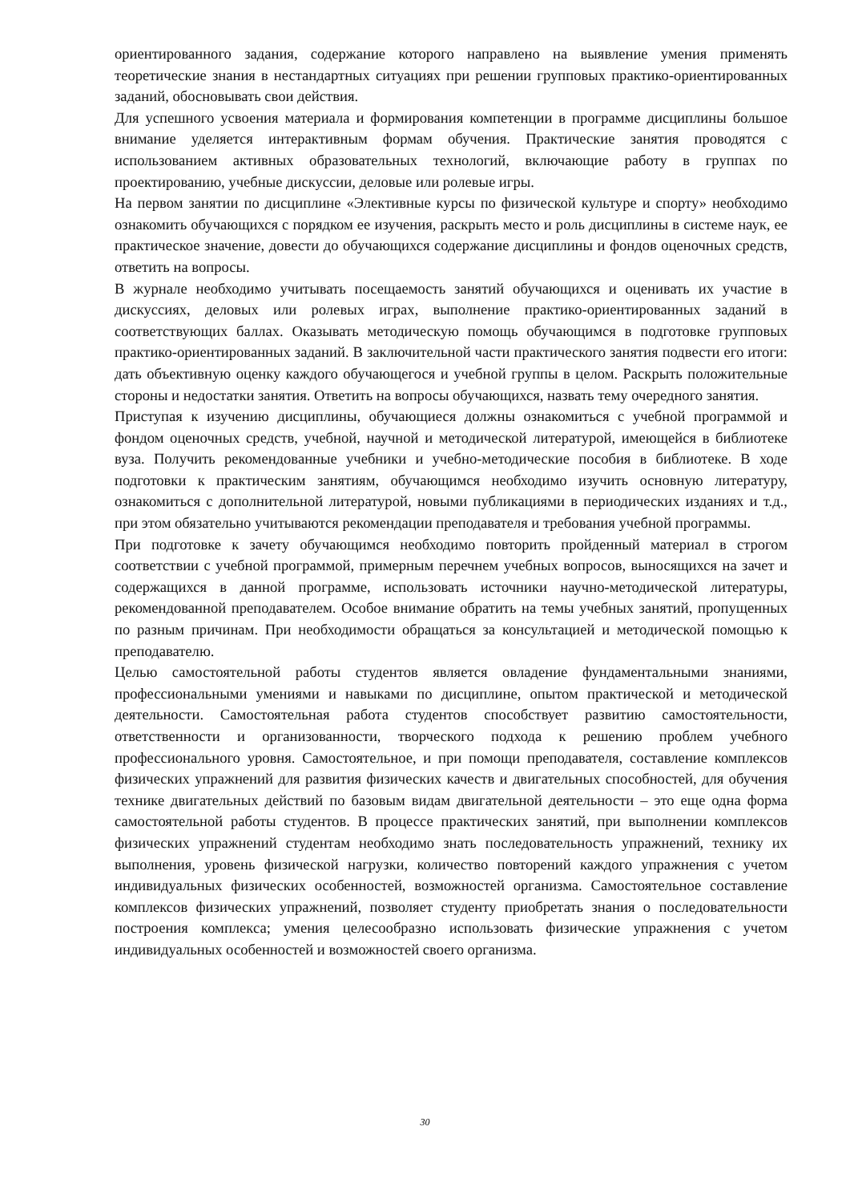ориентированного задания, содержание которого направлено на выявление умения применять теоретические знания в нестандартных ситуациях при решении групповых практико-ориентированных заданий, обосновывать свои действия.
Для успешного усвоения материала и формирования компетенции в программе дисциплины большое внимание уделяется интерактивным формам обучения. Практические занятия проводятся с использованием активных образовательных технологий, включающие работу в группах по проектированию, учебные дискуссии, деловые или ролевые игры.
На первом занятии по дисциплине «Элективные курсы по физической культуре и спорту» необходимо ознакомить обучающихся с порядком ее изучения, раскрыть место и роль дисциплины в системе наук, ее практическое значение, довести до обучающихся содержание дисциплины и фондов оценочных средств, ответить на вопросы.
В журнале необходимо учитывать посещаемость занятий обучающихся и оценивать их участие в дискуссиях, деловых или ролевых играх, выполнение практико-ориентированных заданий в соответствующих баллах. Оказывать методическую помощь обучающимся в подготовке групповых практико-ориентированных заданий. В заключительной части практического занятия подвести его итоги: дать объективную оценку каждого обучающегося и учебной группы в целом. Раскрыть положительные стороны и недостатки занятия. Ответить на вопросы обучающихся, назвать тему очередного занятия.
Приступая к изучению дисциплины, обучающиеся должны ознакомиться с учебной программой и фондом оценочных средств, учебной, научной и методической литературой, имеющейся в библиотеке вуза. Получить рекомендованные учебники и учебно-методические пособия в библиотеке. В ходе подготовки к практическим занятиям, обучающимся необходимо изучить основную литературу, ознакомиться с дополнительной литературой, новыми публикациями в периодических изданиях и т.д., при этом обязательно учитываются рекомендации преподавателя и требования учебной программы.
При подготовке к зачету обучающимся необходимо повторить пройденный материал в строгом соответствии с учебной программой, примерным перечнем учебных вопросов, выносящихся на зачет и содержащихся в данной программе, использовать источники научно-методической литературы, рекомендованной преподавателем. Особое внимание обратить на темы учебных занятий, пропущенных по разным причинам. При необходимости обращаться за консультацией и методической помощью к преподавателю.
Целью самостоятельной работы студентов является овладение фундаментальными знаниями, профессиональными умениями и навыками по дисциплине, опытом практической и методической деятельности. Самостоятельная работа студентов способствует развитию самостоятельности, ответственности и организованности, творческого подхода к решению проблем учебного профессионального уровня. Самостоятельное, и при помощи преподавателя, составление комплексов физических упражнений для развития физических качеств и двигательных способностей, для обучения технике двигательных действий по базовым видам двигательной деятельности – это еще одна форма самостоятельной работы студентов. В процессе практических занятий, при выполнении комплексов физических упражнений студентам необходимо знать последовательность упражнений, технику их выполнения, уровень физической нагрузки, количество повторений каждого упражнения с учетом индивидуальных физических особенностей, возможностей организма. Самостоятельное составление комплексов физических упражнений, позволяет студенту приобретать знания о последовательности построения комплекса; умения целесообразно использовать физические упражнения с учетом индивидуальных особенностей и возможностей своего организма.
30